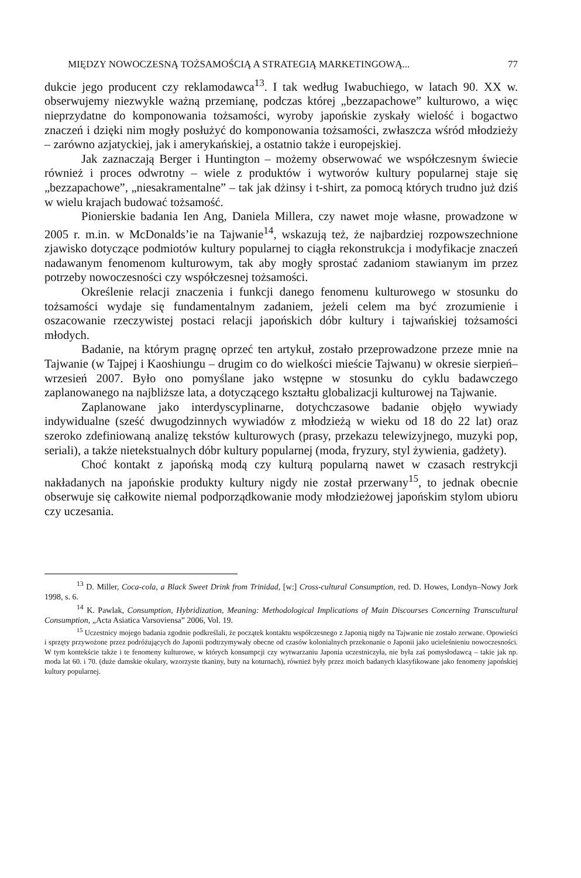MIĘDZY NOWOCZESNĄ TOŻSAMOŚCIĄ A STRATEGIĄ MARKETINGOWĄ... 77
dukcie jego producent czy reklamodawca<sup>13</sup>. I tak według Iwabuchiego, w latach 90. XX w. obserwujemy niezwykle ważną przemianę, podczas której „bezzapachowe” kulturowo, a więc nieprzydatne do komponowania tożsamości, wyroby japońskie zyskały wielość i bogactwo znaczeń i dzięki nim mogły posłużyć do komponowania tożsamości, zwłaszcza wśród młodzieży – zarówno azjatyckiej, jak i amerykańskiej, a ostatnio także i europejskiej.
Jak zaznaczają Berger i Huntington – możemy obserwować we współczesnym świecie również i proces odwrotny – wiele z produktów i wytworów kultury popularnej staje się „bezzapachowe”, „niesakramentalne” – tak jak dżinsy i t-shirt, za pomocą których trudno już dziś w wielu krajach budować tożsamość.
Pionierskie badania Ien Ang, Daniela Millera, czy nawet moje własne, prowadzone w 2005 r. m.in. w McDonalds’ie na Tajwanie<sup>14</sup>, wskazują też, że najbardziej rozpowszechnione zjawisko dotyczące podmiotów kultury popularnej to ciągła rekonstrukcja i modyfikacje znaczeń nadawanym fenomenom kulturowym, tak aby mogły sprostać zadaniom stawianym im przez potrzeby nowoczesności czy współczesnej tożsamości.
Określenie relacji znaczenia i funkcji danego fenomenu kulturowego w stosunku do tożsamości wydaje się fundamentalnym zadaniem, jeżeli celem ma być zrozumienie i oszacowanie rzeczywistej postaci relacji japońskich dóbr kultury i tajwańskiej tożsamości młodych.
Badanie, na którym pragnę oprzeć ten artykuł, zostało przeprowadzone przeze mnie na Tajwanie (w Tajpej i Kaoshiungu – drugim co do wielkości mieście Tajwanu) w okresie sierpień–wrzesień 2007. Było ono pomyślane jako wstępne w stosunku do cyklu badawczego zaplanowanego na najbliższe lata, a dotyczącego kształtu globalizacji kulturowej na Tajwanie.
Zaplanowane jako interdyscyplinarne, dotychczasowe badanie objęło wywiady indywidualne (sześć dwugodzinnych wywiadów z młodzieżą w wieku od 18 do 22 lat) oraz szeroko zdefiniowaną analizę tekstów kulturowych (prasy, przekazu telewizyjnego, muzyki pop, seriali), a także nietekstualnych dóbr kultury popularnej (moda, fryzury, styl żywienia, gadżety).
Choć kontakt z japońską modą czy kulturą popularną nawet w czasach restrykcji nakładanych na japońskie produkty kultury nigdy nie został przerwany<sup>15</sup>, to jednak obecnie obserwuje się całkowite niemal podporządkowanie mody młodzieżowej japońskim stylom ubioru czy uczesania.
<sup>13</sup> D. Miller, Coca-cola, a Black Sweet Drink from Trinidad, [w:] Cross-cultural Consumption, red. D. Howes, Londyn–Nowy Jork 1998, s. 6.
<sup>14</sup> K. Pawlak, Consumption, Hybridization, Meaning: Methodological Implications of Main Discourses Concerning Transcultural Consumption, „Acta Asiatica Varsoviensa” 2006, Vol. 19.
<sup>15</sup> Uczestnicy mojego badania zgodnie podkreślali, że początek kontaktu współczesnego z Japonią nigdy na Tajwanie nie zostało zerwane. Opowieści i sprzęty przywożone przez podróżujących do Japonii podtrzymywały obecne od czasów kolonialnych przekonanie o Japonii jako ucieleśnieniu nowoczesności. W tym kontekście także i te fenomeny kulturowe, w których konsumpcji czy wytwarzaniu Japonia uczestniczyła, nie była zaś pomysłodawcą – takie jak np. moda lat 60. i 70. (duże damskie okulary, wzorzyste tkaniny, buty na koturnach), również były przez moich badanych klasyfikowane jako fenomeny japońskiej kultury popularnej.